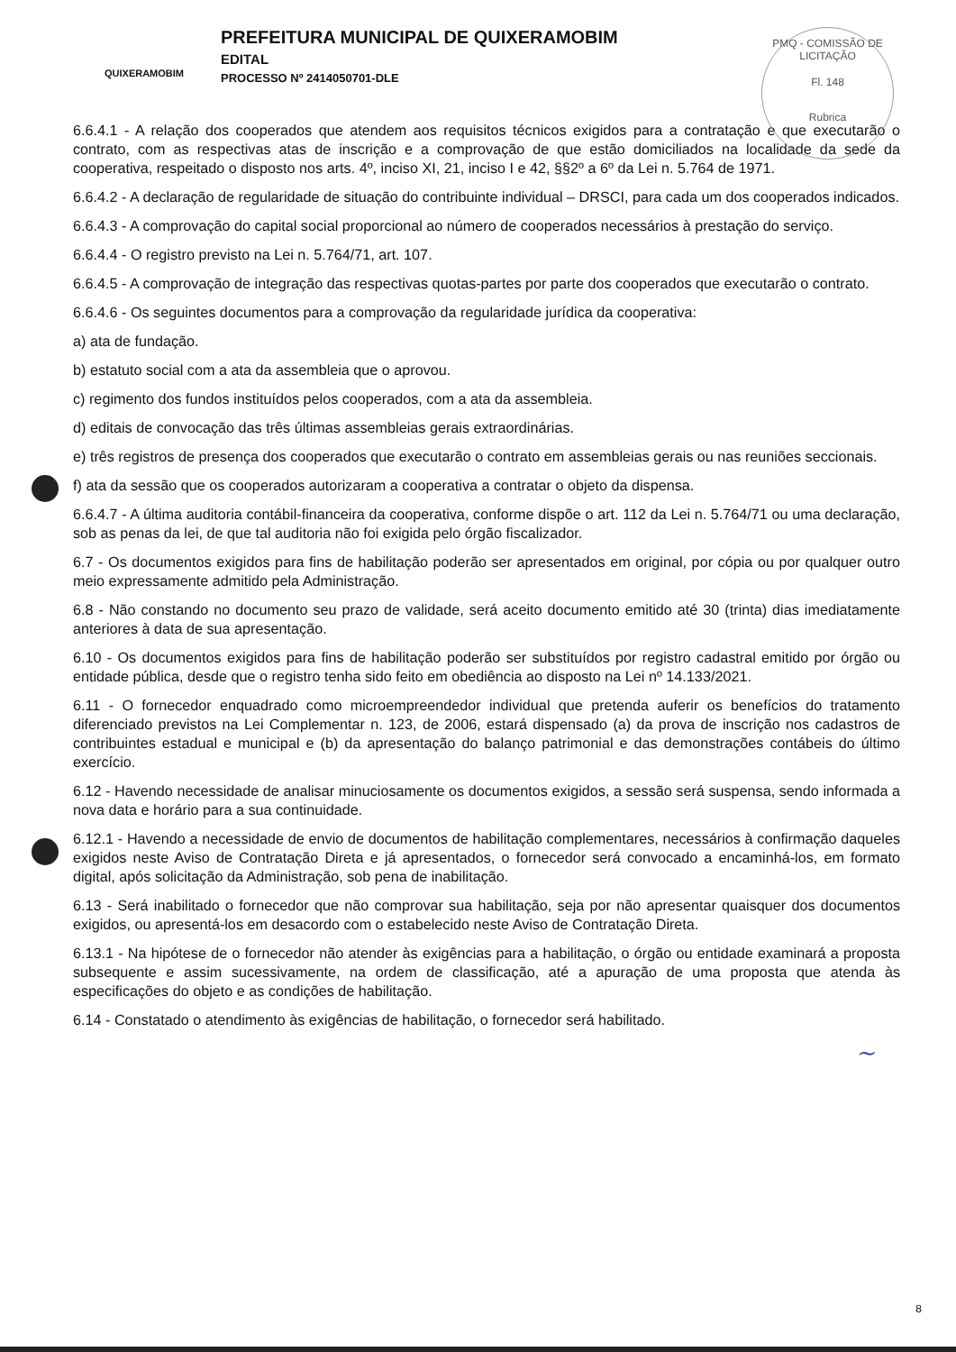QUIXERAMOBIM
PREFEITURA MUNICIPAL DE QUIXERAMOBIM
EDITAL
PROCESSO Nº 2414050701-DLE
PMQ - COMISSÃO DE LICITAÇÃO
Fl. 148
Rubrica
6.6.4.1 - A relação dos cooperados que atendem aos requisitos técnicos exigidos para a contratação e que executarão o contrato, com as respectivas atas de inscrição e a comprovação de que estão domiciliados na localidade da sede da cooperativa, respeitado o disposto nos arts. 4º, inciso XI, 21, inciso I e 42, §§2º a 6º da Lei n. 5.764 de 1971.
6.6.4.2 - A declaração de regularidade de situação do contribuinte individual – DRSCI, para cada um dos cooperados indicados.
6.6.4.3 - A comprovação do capital social proporcional ao número de cooperados necessários à prestação do serviço.
6.6.4.4 - O registro previsto na Lei n. 5.764/71, art. 107.
6.6.4.5 - A comprovação de integração das respectivas quotas-partes por parte dos cooperados que executarão o contrato.
6.6.4.6 - Os seguintes documentos para a comprovação da regularidade jurídica da cooperativa:
a) ata de fundação.
b) estatuto social com a ata da assembleia que o aprovou.
c) regimento dos fundos instituídos pelos cooperados, com a ata da assembleia.
d) editais de convocação das três últimas assembleias gerais extraordinárias.
e) três registros de presença dos cooperados que executarão o contrato em assembleias gerais ou nas reuniões seccionais.
f) ata da sessão que os cooperados autorizaram a cooperativa a contratar o objeto da dispensa.
6.6.4.7 - A última auditoria contábil-financeira da cooperativa, conforme dispõe o art. 112 da Lei n. 5.764/71 ou uma declaração, sob as penas da lei, de que tal auditoria não foi exigida pelo órgão fiscalizador.
6.7 - Os documentos exigidos para fins de habilitação poderão ser apresentados em original, por cópia ou por qualquer outro meio expressamente admitido pela Administração.
6.8 - Não constando no documento seu prazo de validade, será aceito documento emitido até 30 (trinta) dias imediatamente anteriores à data de sua apresentação.
6.10 - Os documentos exigidos para fins de habilitação poderão ser substituídos por registro cadastral emitido por órgão ou entidade pública, desde que o registro tenha sido feito em obediência ao disposto na Lei nº 14.133/2021.
6.11 - O fornecedor enquadrado como microempreendedor individual que pretenda auferir os benefícios do tratamento diferenciado previstos na Lei Complementar n. 123, de 2006, estará dispensado (a) da prova de inscrição nos cadastros de contribuintes estadual e municipal e (b) da apresentação do balanço patrimonial e das demonstrações contábeis do último exercício.
6.12 - Havendo necessidade de analisar minuciosamente os documentos exigidos, a sessão será suspensa, sendo informada a nova data e horário para a sua continuidade.
6.12.1 - Havendo a necessidade de envio de documentos de habilitação complementares, necessários à confirmação daqueles exigidos neste Aviso de Contratação Direta e já apresentados, o fornecedor será convocado a encaminhá-los, em formato digital, após solicitação da Administração, sob pena de inabilitação.
6.13 - Será inabilitado o fornecedor que não comprovar sua habilitação, seja por não apresentar quaisquer dos documentos exigidos, ou apresentá-los em desacordo com o estabelecido neste Aviso de Contratação Direta.
6.13.1 - Na hipótese de o fornecedor não atender às exigências para a habilitação, o órgão ou entidade examinará a proposta subsequente e assim sucessivamente, na ordem de classificação, até a apuração de uma proposta que atenda às especificações do objeto e as condições de habilitação.
6.14 - Constatado o atendimento às exigências de habilitação, o fornecedor será habilitado.
~
8